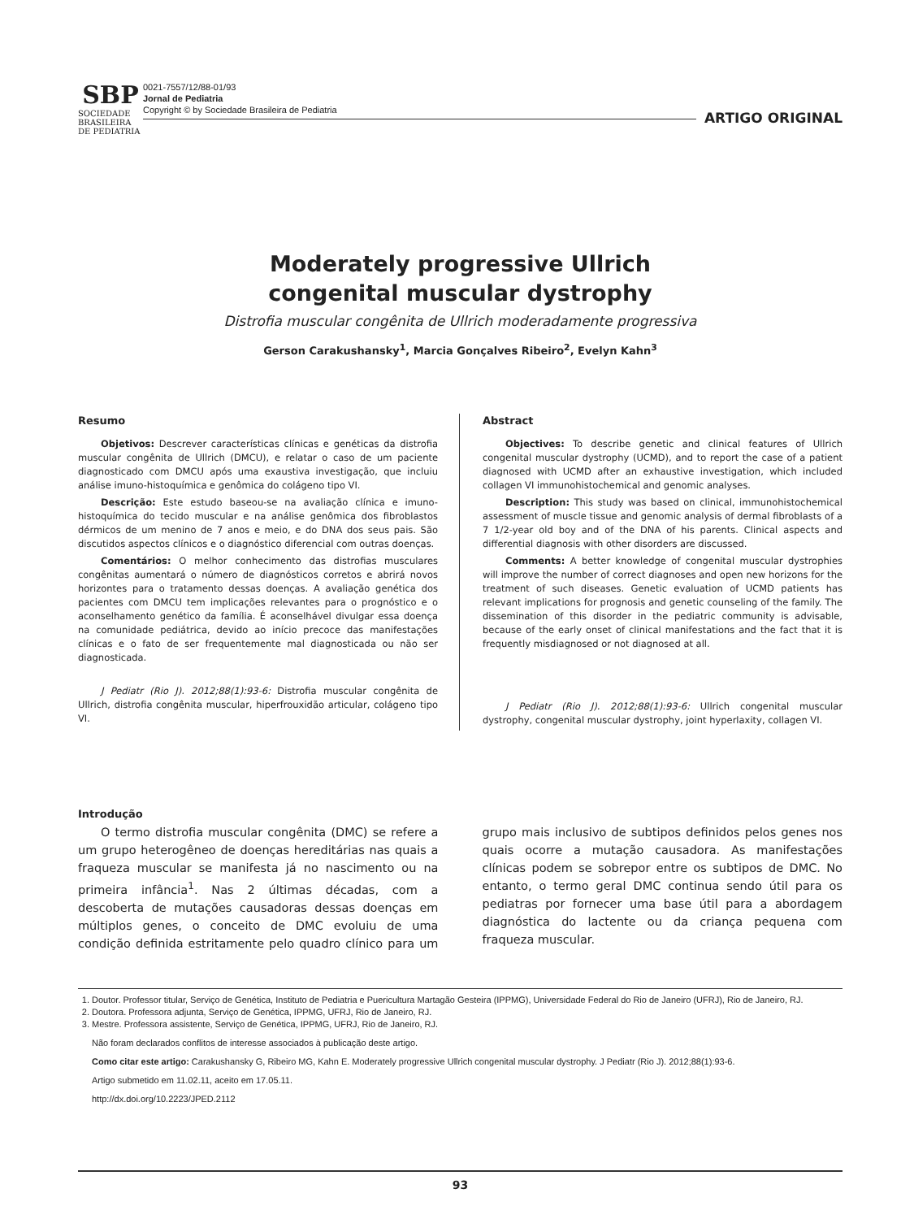SBP
SOCIEDADE BRASILEIRA DE PEDIATRIA
0021-7557/12/88-01/93
Jornal de Pediatria
Copyright © by Sociedade Brasileira de Pediatria
ARTIGO ORIGINAL
Moderately progressive Ullrich
congenital muscular dystrophy
Distrofia muscular congênita de Ullrich moderadamente progressiva
Gerson Carakushansky<sup>1</sup>, Marcia Gonçalves Ribeiro<sup>2</sup>, Evelyn Kahn<sup>3</sup>
Resumo
Objetivos: Descrever características clínicas e genéticas da distrofia muscular congênita de Ullrich (DMCU), e relatar o caso de um paciente diagnosticado com DMCU após uma exaustiva investigação, que incluiu análise imuno-histoquímica e genômica do colágeno tipo VI.
Descrição: Este estudo baseou-se na avaliação clínica e imuno-histoquímica do tecido muscular e na análise genômica dos fibroblastos dérmicos de um menino de 7 anos e meio, e do DNA dos seus pais. São discutidos aspectos clínicos e o diagnóstico diferencial com outras doenças.
Comentários: O melhor conhecimento das distrofias musculares congênitas aumentará o número de diagnósticos corretos e abrirá novos horizontes para o tratamento dessas doenças. A avaliação genética dos pacientes com DMCU tem implicações relevantes para o prognóstico e o aconselhamento genético da família. É aconselhável divulgar essa doença na comunidade pediátrica, devido ao início precoce das manifestações clínicas e o fato de ser frequentemente mal diagnosticada ou não ser diagnosticada.
J Pediatr (Rio J). 2012;88(1):93-6: Distrofia muscular congênita de Ullrich, distrofia congênita muscular, hiperfrouxidão articular, colágeno tipo VI.
Abstract
Objectives: To describe genetic and clinical features of Ullrich congenital muscular dystrophy (UCMD), and to report the case of a patient diagnosed with UCMD after an exhaustive investigation, which included collagen VI immunohistochemical and genomic analyses.
Description: This study was based on clinical, immunohistochemical assessment of muscle tissue and genomic analysis of dermal fibroblasts of a 7 1/2-year old boy and of the DNA of his parents. Clinical aspects and differential diagnosis with other disorders are discussed.
Comments: A better knowledge of congenital muscular dystrophies will improve the number of correct diagnoses and open new horizons for the treatment of such diseases. Genetic evaluation of UCMD patients has relevant implications for prognosis and genetic counseling of the family. The dissemination of this disorder in the pediatric community is advisable, because of the early onset of clinical manifestations and the fact that it is frequently misdiagnosed or not diagnosed at all.
J Pediatr (Rio J). 2012;88(1):93-6: Ullrich congenital muscular dystrophy, congenital muscular dystrophy, joint hyperlaxity, collagen VI.
Introdução
O termo distrofia muscular congênita (DMC) se refere a um grupo heterogêneo de doenças hereditárias nas quais a fraqueza muscular se manifesta já no nascimento ou na primeira infância<sup>1</sup>. Nas 2 últimas décadas, com a descoberta de mutações causadoras dessas doenças em múltiplos genes, o conceito de DMC evoluiu de uma condição definida estritamente pelo quadro clínico para um grupo mais inclusivo de subtipos definidos pelos genes nos quais ocorre a mutação causadora. As manifestações clínicas podem se sobrepor entre os subtipos de DMC. No entanto, o termo geral DMC continua sendo útil para os pediatras por fornecer uma base útil para a abordagem diagnóstica do lactente ou da criança pequena com fraqueza muscular.
1. Doutor. Professor titular, Serviço de Genética, Instituto de Pediatria e Puericultura Martagão Gesteira (IPPMG), Universidade Federal do Rio de Janeiro (UFRJ), Rio de Janeiro, RJ.
2. Doutora. Professora adjunta, Serviço de Genética, IPPMG, UFRJ, Rio de Janeiro, RJ.
3. Mestre. Professora assistente, Serviço de Genética, IPPMG, UFRJ, Rio de Janeiro, RJ.
Não foram declarados conflitos de interesse associados à publicação deste artigo.
Como citar este artigo: Carakushansky G, Ribeiro MG, Kahn E. Moderately progressive Ullrich congenital muscular dystrophy. J Pediatr (Rio J). 2012;88(1):93-6.
Artigo submetido em 11.02.11, aceito em 17.05.11.
http://dx.doi.org/10.2223/JPED.2112
93